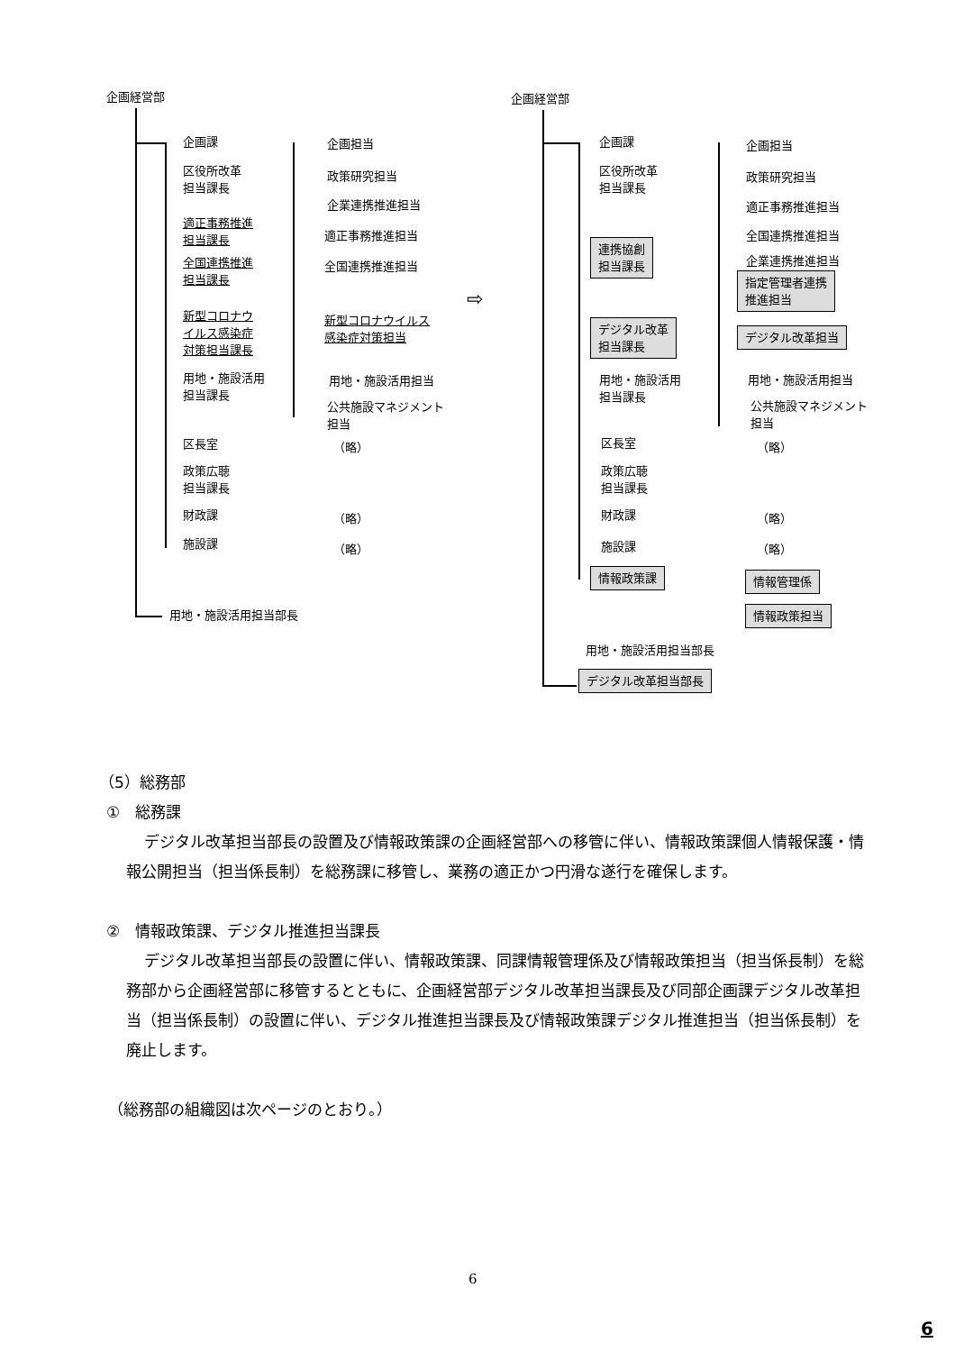企画経営部
企画課
区役所改革
担当課長
適正事務推進
担当課長
全国連携推進
担当課長
新型コロナウ
イルス感染症
対策担当課長
用地・施設活用
担当課長
区長室
政策広聴
担当課長
財政課
施設課
用地・施設活用担当部長
企画担当
政策研究担当
企業連携推進担当
適正事務推進担当
全国連携推進担当
新型コロナウイルス
感染症対策担当
用地・施設活用担当
公共施設マネジメント
担当
（略）
（略）
（略）
⇨
企画経営部
企画課
区役所改革
担当課長
連携協創
担当課長
デジタル改革
担当課長
用地・施設活用
担当課長
区長室
政策広聴
担当課長
財政課
施設課
情報政策課
用地・施設活用担当部長
デジタル改革担当部長
企画担当
政策研究担当
適正事務推進担当
全国連携推進担当
企業連携推進担当
指定管理者連携
推進担当
デジタル改革担当
用地・施設活用担当
公共施設マネジメント
担当
（略）
（略）
（略）
情報管理係
情報政策担当
（5）総務部
①　総務課
デジタル改革担当部長の設置及び情報政策課の企画経営部への移管に伴い、情報政策課個人情報保護・情報公開担当（担当係長制）を総務課に移管し、業務の適正かつ円滑な遂行を確保します。
②　情報政策課、デジタル推進担当課長
デジタル改革担当部長の設置に伴い、情報政策課、同課情報管理係及び情報政策担当（担当係長制）を総務部から企画経営部に移管するとともに、企画経営部デジタル改革担当課長及び同部企画課デジタル改革担当（担当係長制）の設置に伴い、デジタル推進担当課長及び情報政策課デジタル推進担当（担当係長制）を廃止します。
（総務部の組織図は次ページのとおり。）
6
6